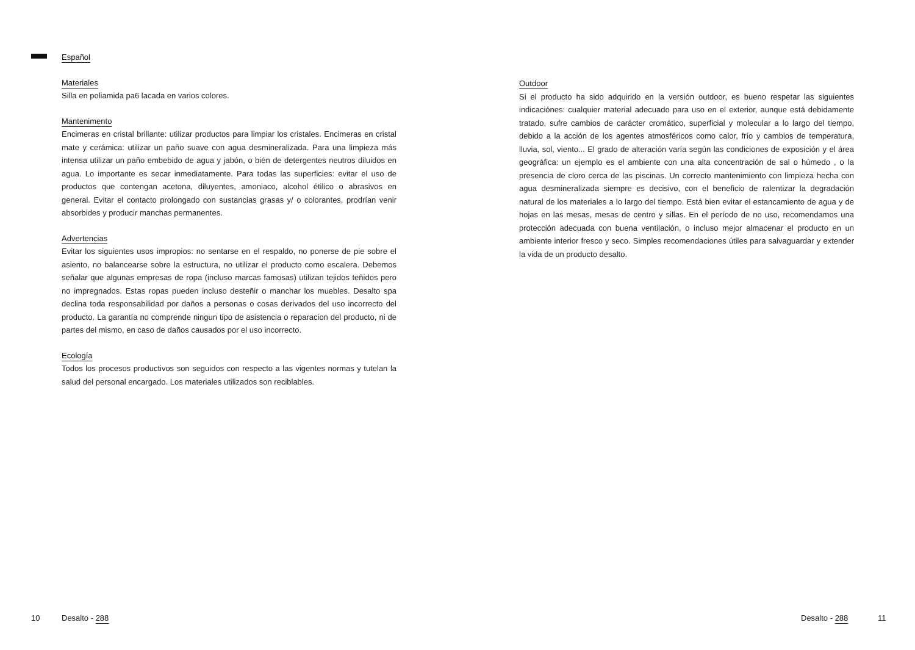Español
Materiales
Silla en poliamida pa6 lacada en varios colores.
Mantenimento
Encimeras en cristal brillante: utilizar productos para limpiar los cristales. Encimeras en cristal mate y cerámica: utilizar un paño suave con agua desmineralizada. Para una limpieza más intensa utilizar un paño embebido de agua y jabón, o bién de detergentes neutros diluidos en agua. Lo importante es secar inmediatamente. Para todas las superficies: evitar el uso de productos que contengan acetona, diluyentes, amoniaco, alcohol étilico o abrasivos en general. Evitar el contacto prolongado con sustancias grasas y/ o colorantes, prodrían venir absorbides y producir manchas permanentes.
Advertencias
Evitar los siguientes usos impropios: no sentarse en el respaldo, no ponerse de pie sobre el asiento, no balancearse sobre la estructura, no utilizar el producto como escalera. Debemos señalar que algunas empresas de ropa (incluso marcas famosas) utilizan tejidos teñidos pero no impregnados. Estas ropas pueden incluso desteñir o manchar los muebles. Desalto spa declina toda responsabilidad por daños a personas o cosas derivados del uso incorrecto del producto. La garantía no comprende ningun tipo de asistencia o reparacion del producto, ni de partes del mismo, en caso de daños causados por el uso incorrecto.
Ecología
Todos los procesos productivos son seguidos con respecto a las vigentes normas y tutelan la salud del personal encargado. Los materiales utilizados son reciblables.
Outdoor
Si el producto ha sido adquirido en la versión outdoor, es bueno respetar las siguientes indicaciónes: cualquier material adecuado para uso en el exterior, aunque está debidamente tratado, sufre cambios de carácter cromático, superficial y molecular a lo largo del tiempo, debido a la acción de los agentes atmosféricos como calor, frío y cambios de temperatura, lluvia, sol, viento... El grado de alteración varía según las condiciones de exposición y el área geográfica: un ejemplo es el ambiente con una alta concentración de sal o húmedo , o la presencia de cloro cerca de las piscinas. Un correcto mantenimiento con limpieza hecha con agua desmineralizada siempre es decisivo, con el beneficio de ralentizar la degradación natural de los materiales a lo largo del tiempo. Está bien evitar el estancamiento de agua y de hojas en las mesas, mesas de centro y sillas. En el período de no uso, recomendamos una protección adecuada con buena ventilación, o incluso mejor almacenar el producto en un ambiente interior fresco y seco. Simples recomendaciones útiles para salvaguardar y extender la vida de un producto desalto.
10 Desalto - 288 Desalto - 288 11